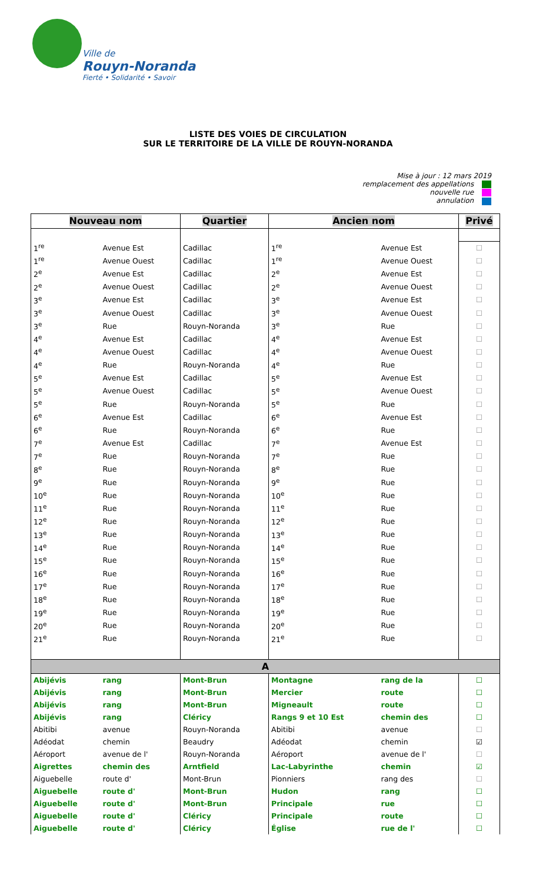Ville de
Rouyn-Noranda
Fierté • Solidarité • Savoir
LISTE DES VOIES DE CIRCULATION
SUR LE TERRITOIRE DE LA VILLE DE ROUYN-NORANDA
Mise à jour : 12 mars 2019
remplacement des appellations
nouvelle rue
annulation
| Nouveau nom | | Quartier | Ancien nom | | Privé |
| --- | --- | --- | --- | --- | --- |
| 1<sup>re</sup> | Avenue Est | Cadillac | 1<sup>re</sup> | Avenue Est | ☐ |
| 1<sup>re</sup> | Avenue Ouest | Cadillac | 1<sup>re</sup> | Avenue Ouest | ☐ |
| 2<sup>e</sup> | Avenue Est | Cadillac | 2<sup>e</sup> | Avenue Est | ☐ |
| 2<sup>e</sup> | Avenue Ouest | Cadillac | 2<sup>e</sup> | Avenue Ouest | ☐ |
| 3<sup>e</sup> | Avenue Est | Cadillac | 3<sup>e</sup> | Avenue Est | ☐ |
| 3<sup>e</sup> | Avenue Ouest | Cadillac | 3<sup>e</sup> | Avenue Ouest | ☐ |
| 3<sup>e</sup> | Rue | Rouyn-Noranda | 3<sup>e</sup> | Rue | ☐ |
| 4<sup>e</sup> | Avenue Est | Cadillac | 4<sup>e</sup> | Avenue Est | ☐ |
| 4<sup>e</sup> | Avenue Ouest | Cadillac | 4<sup>e</sup> | Avenue Ouest | ☐ |
| 4<sup>e</sup> | Rue | Rouyn-Noranda | 4<sup>e</sup> | Rue | ☐ |
| 5<sup>e</sup> | Avenue Est | Cadillac | 5<sup>e</sup> | Avenue Est | ☐ |
| 5<sup>e</sup> | Avenue Ouest | Cadillac | 5<sup>e</sup> | Avenue Ouest | ☐ |
| 5<sup>e</sup> | Rue | Rouyn-Noranda | 5<sup>e</sup> | Rue | ☐ |
| 6<sup>e</sup> | Avenue Est | Cadillac | 6<sup>e</sup> | Avenue Est | ☐ |
| 6<sup>e</sup> | Rue | Rouyn-Noranda | 6<sup>e</sup> | Rue | ☐ |
| 7<sup>e</sup> | Avenue Est | Cadillac | 7<sup>e</sup> | Avenue Est | ☐ |
| 7<sup>e</sup> | Rue | Rouyn-Noranda | 7<sup>e</sup> | Rue | ☐ |
| 8<sup>e</sup> | Rue | Rouyn-Noranda | 8<sup>e</sup> | Rue | ☐ |
| 9<sup>e</sup> | Rue | Rouyn-Noranda | 9<sup>e</sup> | Rue | ☐ |
| 10<sup>e</sup> | Rue | Rouyn-Noranda | 10<sup>e</sup> | Rue | ☐ |
| 11<sup>e</sup> | Rue | Rouyn-Noranda | 11<sup>e</sup> | Rue | ☐ |
| 12<sup>e</sup> | Rue | Rouyn-Noranda | 12<sup>e</sup> | Rue | ☐ |
| 13<sup>e</sup> | Rue | Rouyn-Noranda | 13<sup>e</sup> | Rue | ☐ |
| 14<sup>e</sup> | Rue | Rouyn-Noranda | 14<sup>e</sup> | Rue | ☐ |
| 15<sup>e</sup> | Rue | Rouyn-Noranda | 15<sup>e</sup> | Rue | ☐ |
| 16<sup>e</sup> | Rue | Rouyn-Noranda | 16<sup>e</sup> | Rue | ☐ |
| 17<sup>e</sup> | Rue | Rouyn-Noranda | 17<sup>e</sup> | Rue | ☐ |
| 18<sup>e</sup> | Rue | Rouyn-Noranda | 18<sup>e</sup> | Rue | ☐ |
| 19<sup>e</sup> | Rue | Rouyn-Noranda | 19<sup>e</sup> | Rue | ☐ |
| 20<sup>e</sup> | Rue | Rouyn-Noranda | 20<sup>e</sup> | Rue | ☐ |
| 21<sup>e</sup> | Rue | Rouyn-Noranda | 21<sup>e</sup> | Rue | ☐ |
| A | | | | | |
| Abijévis | rang | Mont-Brun | Montagne | rang de la | ☐ |
| Abijévis | rang | Mont-Brun | Mercier | route | ☐ |
| Abijévis | rang | Mont-Brun | Migneault | route | ☐ |
| Abijévis | rang | Cléricy | Rangs 9 et 10 Est | chemin des | ☐ |
| Abitibi | avenue | Rouyn-Noranda | Abitibi | avenue | ☐ |
| Adéodat | chemin | Beaudry | Adéodat | chemin | ☑ |
| Aéroport | avenue de l' | Rouyn-Noranda | Aéroport | avenue de l' | ☐ |
| Aigrettes | chemin des | Arntfield | Lac-Labyrinthe | chemin | ☑ |
| Aiguebelle | route d' | Mont-Brun | Pionniers | rang des | ☐ |
| Aiguebelle | route d' | Mont-Brun | Hudon | rang | ☐ |
| Aiguebelle | route d' | Mont-Brun | Principale | rue | ☐ |
| Aiguebelle | route d' | Cléricy | Principale | route | ☐ |
| Aiguebelle | route d' | Cléricy | Église | rue de l' | ☐ |